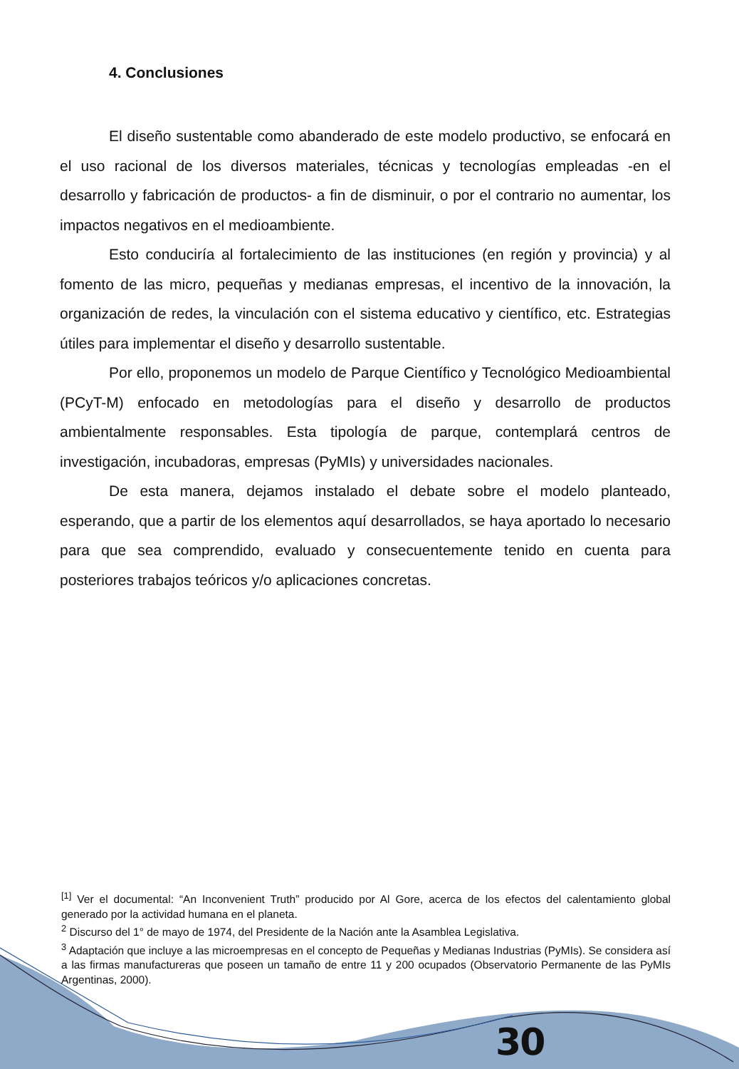4. Conclusiones
El diseño sustentable como abanderado de este modelo productivo, se enfocará en el uso racional de los diversos materiales, técnicas y tecnologías empleadas -en el desarrollo y fabricación de productos- a fin de disminuir, o por el contrario no aumentar, los impactos negativos en el medioambiente.
Esto conduciría al fortalecimiento de las instituciones (en región y provincia) y al fomento de las micro, pequeñas y medianas empresas, el incentivo de la innovación, la organización de redes, la vinculación con el sistema educativo y científico, etc. Estrategias útiles para implementar el diseño y desarrollo sustentable.
Por ello, proponemos un modelo de Parque Científico y Tecnológico Medioambiental (PCyT-M) enfocado en metodologías para el diseño y desarrollo de productos ambientalmente responsables. Esta tipología de parque, contemplará centros de investigación, incubadoras, empresas (PyMIs) y universidades nacionales.
De esta manera, dejamos instalado el debate sobre el modelo planteado, esperando, que a partir de los elementos aquí desarrollados, se haya aportado lo necesario para que sea comprendido, evaluado y consecuentemente tenido en cuenta para posteriores trabajos teóricos y/o aplicaciones concretas.
<sup>[1]</sup> Ver el documental: “An Inconvenient Truth” producido por Al Gore, acerca de los efectos del calentamiento global generado por la actividad humana en el planeta.
<sup>2</sup> Discurso del 1° de mayo de 1974, del Presidente de la Nación ante la Asamblea Legislativa.
<sup>3</sup> Adaptación que incluye a las microempresas en el concepto de Pequeñas y Medianas Industrias (PyMIs). Se considera así a las firmas manufactureras que poseen un tamaño de entre 11 y 200 ocupados (Observatorio Permanente de las PyMIs Argentinas, 2000).
30